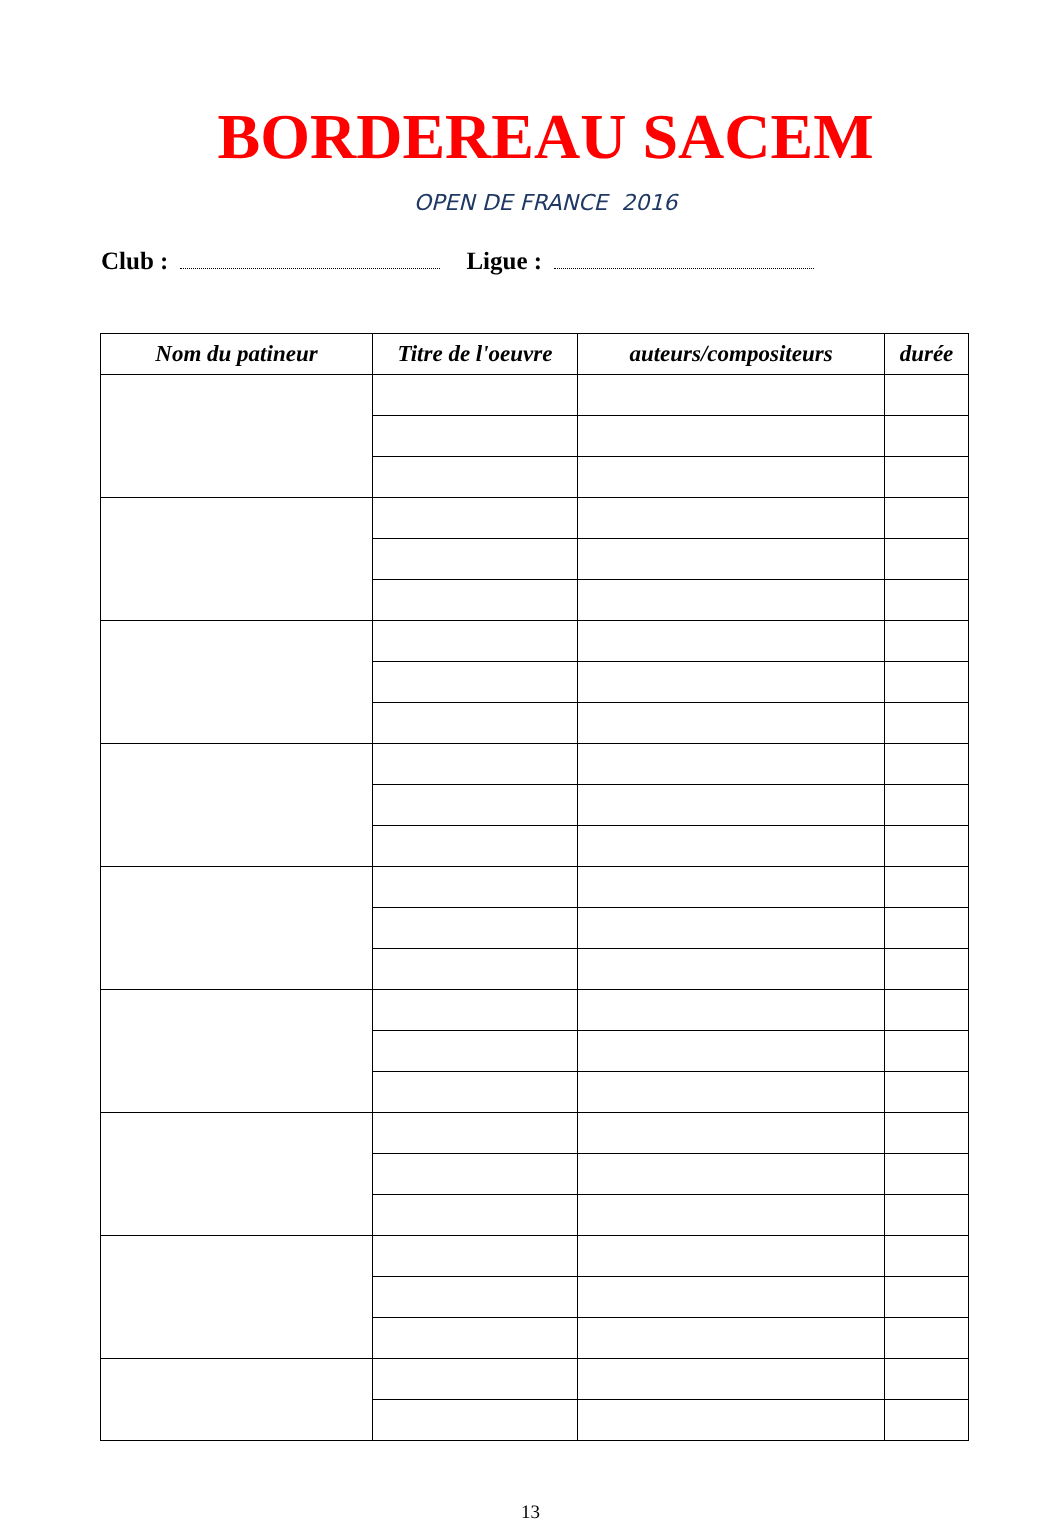BORDEREAU SACEM
OPEN DE FRANCE 2016
Club : Ligue :
| Nom du patineur | Titre de l'oeuvre | auteurs/compositeurs | durée |
| --- | --- | --- | --- |
13